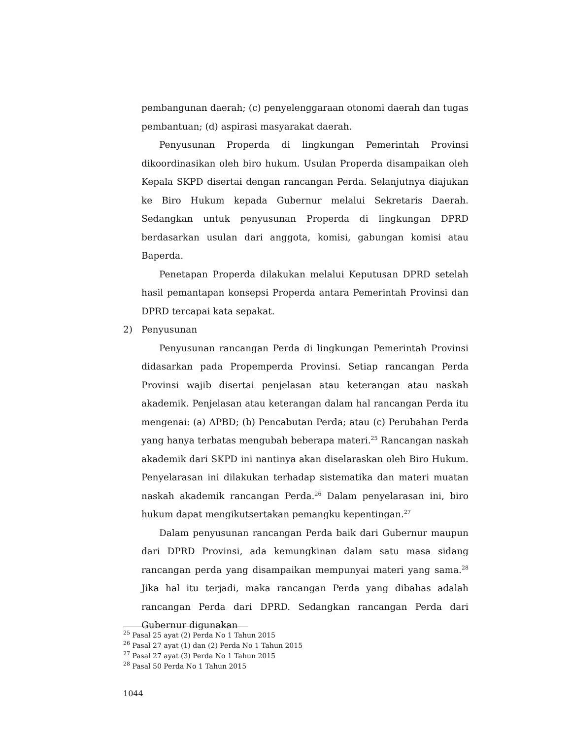pembangunan daerah; (c) penyelenggaraan otonomi daerah dan tugas pembantuan; (d) aspirasi masyarakat daerah.
Penyusunan Properda di lingkungan Pemerintah Provinsi dikoordinasikan oleh biro hukum. Usulan Properda disampaikan oleh Kepala SKPD disertai dengan rancangan Perda. Selanjutnya diajukan ke Biro Hukum kepada Gubernur melalui Sekretaris Daerah. Sedangkan untuk penyusunan Properda di lingkungan DPRD berdasarkan usulan dari anggota, komisi, gabungan komisi atau Baperda.
Penetapan Properda dilakukan melalui Keputusan DPRD setelah hasil pemantapan konsepsi Properda antara Pemerintah Provinsi dan DPRD tercapai kata sepakat.
2) Penyusunan
Penyusunan rancangan Perda di lingkungan Pemerintah Provinsi didasarkan pada Propemperda Provinsi. Setiap rancangan Perda Provinsi wajib disertai penjelasan atau keterangan atau naskah akademik. Penjelasan atau keterangan dalam hal rancangan Perda itu mengenai: (a) APBD; (b) Pencabutan Perda; atau (c) Perubahan Perda yang hanya terbatas mengubah beberapa materi.<sup>25</sup> Rancangan naskah akademik dari SKPD ini nantinya akan diselaraskan oleh Biro Hukum. Penyelarasan ini dilakukan terhadap sistematika dan materi muatan naskah akademik rancangan Perda.<sup>26</sup> Dalam penyelarasan ini, biro hukum dapat mengikutsertakan pemangku kepentingan.<sup>27</sup>
Dalam penyusunan rancangan Perda baik dari Gubernur maupun dari DPRD Provinsi, ada kemungkinan dalam satu masa sidang rancangan perda yang disampaikan mempunyai materi yang sama.<sup>28</sup> Jika hal itu terjadi, maka rancangan Perda yang dibahas adalah rancangan Perda dari DPRD. Sedangkan rancangan Perda dari Gubernur digunakan
<sup>25</sup> Pasal 25 ayat (2) Perda No 1 Tahun 2015
<sup>26</sup> Pasal 27 ayat (1) dan (2) Perda No 1 Tahun 2015
<sup>27</sup> Pasal 27 ayat (3) Perda No 1 Tahun 2015
<sup>28</sup> Pasal 50 Perda No 1 Tahun 2015
1044